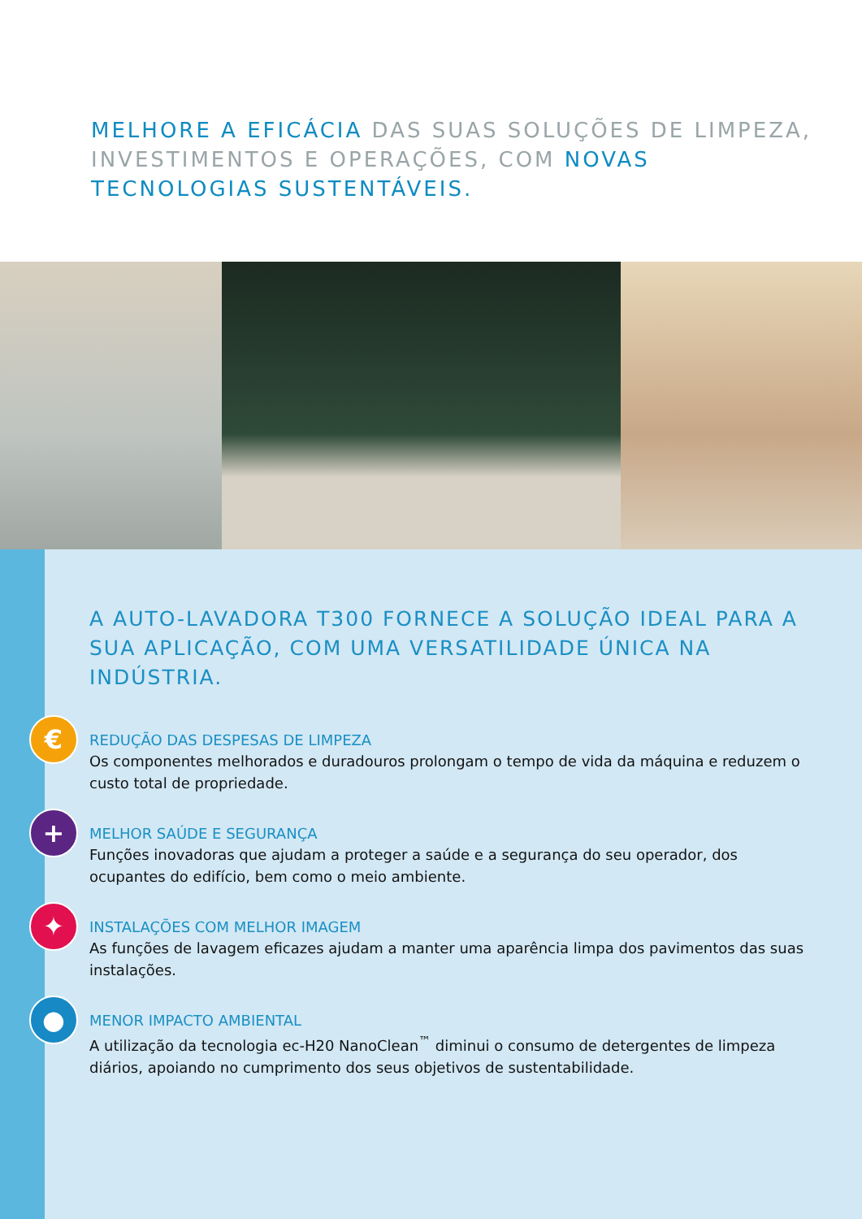MELHORE A EFICÁCIA DAS SUAS SOLUÇÕES DE LIMPEZA, INVESTIMENTOS E OPERAÇÕES, COM NOVAS TECNOLOGIAS SUSTENTÁVEIS.
A AUTO-LAVADORA T300 FORNECE A SOLUÇÃO IDEAL PARA A SUA APLICAÇÃO, COM UMA VERSATILIDADE ÚNICA NA INDÚSTRIA.
€
REDUÇÃO DAS DESPESAS DE LIMPEZA
Os componentes melhorados e duradouros prolongam o tempo de vida da máquina e reduzem o custo total de propriedade.
+
MELHOR SAÚDE E SEGURANÇA
Funções inovadoras que ajudam a proteger a saúde e a segurança do seu operador, dos ocupantes do edifício, bem como o meio ambiente.
✦
INSTALAÇÕES COM MELHOR IMAGEM
As funções de lavagem eficazes ajudam a manter uma aparência limpa dos pavimentos das suas instalações.
●
MENOR IMPACTO AMBIENTAL
A utilização da tecnologia ec-H20 NanoClean<sup>™</sup> diminui o consumo de detergentes de limpeza diários, apoiando no cumprimento dos seus objetivos de sustentabilidade.